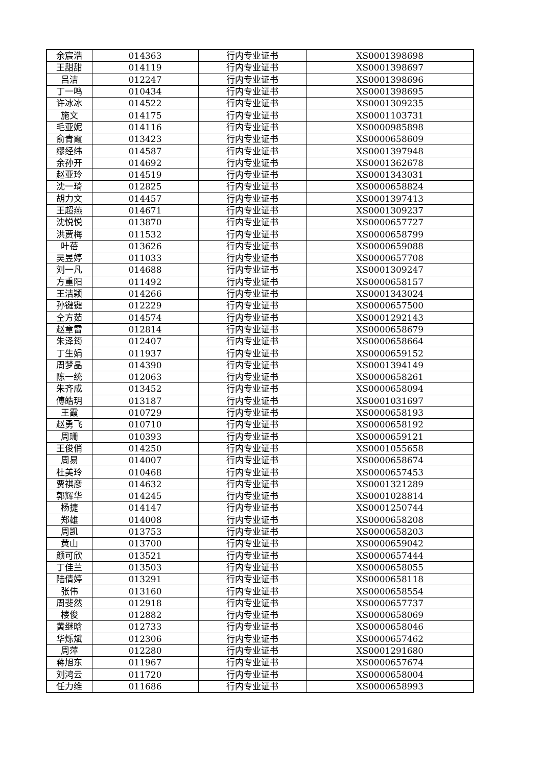| 余宸浩 | 014363 | 行内专业证书 | XS0001398698 |
| 王甜甜 | 014119 | 行内专业证书 | XS0001398697 |
| 吕洁 | 012247 | 行内专业证书 | XS0001398696 |
| 丁一鸣 | 010434 | 行内专业证书 | XS0001398695 |
| 许冰冰 | 014522 | 行内专业证书 | XS0001309235 |
| 施文 | 014175 | 行内专业证书 | XS0001103731 |
| 毛亚妮 | 014116 | 行内专业证书 | XS0000985898 |
| 俞青霞 | 013423 | 行内专业证书 | XS0000658609 |
| 缪经纬 | 014587 | 行内专业证书 | XS0001397948 |
| 余孙开 | 014692 | 行内专业证书 | XS0001362678 |
| 赵亚玲 | 014519 | 行内专业证书 | XS0001343031 |
| 沈一琦 | 012825 | 行内专业证书 | XS0000658824 |
| 胡力文 | 014457 | 行内专业证书 | XS0001397413 |
| 王超燕 | 014671 | 行内专业证书 | XS0001309237 |
| 沈悦悦 | 013870 | 行内专业证书 | XS0000657727 |
| 洪贾梅 | 011532 | 行内专业证书 | XS0000658799 |
| 叶蓓 | 013626 | 行内专业证书 | XS0000659088 |
| 吴昱婷 | 011033 | 行内专业证书 | XS0000657708 |
| 刘一凡 | 014688 | 行内专业证书 | XS0001309247 |
| 方重阳 | 011492 | 行内专业证书 | XS0000658157 |
| 王洁颖 | 014266 | 行内专业证书 | XS0001343024 |
| 孙键键 | 012229 | 行内专业证书 | XS0000657500 |
| 仝方茹 | 014574 | 行内专业证书 | XS0001292143 |
| 赵章雷 | 012814 | 行内专业证书 | XS0000658679 |
| 朱泽筠 | 012407 | 行内专业证书 | XS0000658664 |
| 丁生娟 | 011937 | 行内专业证书 | XS0000659152 |
| 周梦晶 | 014390 | 行内专业证书 | XS0001394149 |
| 陈一统 | 012063 | 行内专业证书 | XS0000658261 |
| 朱齐成 | 013452 | 行内专业证书 | XS0000658094 |
| 傅皓玥 | 013187 | 行内专业证书 | XS0001031697 |
| 王霞 | 010729 | 行内专业证书 | XS0000658193 |
| 赵勇飞 | 010710 | 行内专业证书 | XS0000658192 |
| 周珊 | 010393 | 行内专业证书 | XS0000659121 |
| 王俊俏 | 014250 | 行内专业证书 | XS0001055658 |
| 周易 | 014007 | 行内专业证书 | XS0000658674 |
| 杜美玲 | 010468 | 行内专业证书 | XS0000657453 |
| 贾祺彦 | 014632 | 行内专业证书 | XS0001321289 |
| 郭辉华 | 014245 | 行内专业证书 | XS0001028814 |
| 杨捷 | 014147 | 行内专业证书 | XS0001250744 |
| 郑雄 | 014008 | 行内专业证书 | XS0000658208 |
| 周凯 | 013753 | 行内专业证书 | XS0000658203 |
| 黄山 | 013700 | 行内专业证书 | XS0000659042 |
| 颜可欣 | 013521 | 行内专业证书 | XS0000657444 |
| 丁佳兰 | 013503 | 行内专业证书 | XS0000658055 |
| 陆倩婷 | 013291 | 行内专业证书 | XS0000658118 |
| 张伟 | 013160 | 行内专业证书 | XS0000658554 |
| 周斐然 | 012918 | 行内专业证书 | XS0000657737 |
| 楼俊 | 012882 | 行内专业证书 | XS0000658069 |
| 黄继晗 | 012733 | 行内专业证书 | XS0000658046 |
| 华烁斌 | 012306 | 行内专业证书 | XS0000657462 |
| 周萍 | 012280 | 行内专业证书 | XS0001291680 |
| 蒋旭东 | 011967 | 行内专业证书 | XS0000657674 |
| 刘鸿云 | 011720 | 行内专业证书 | XS0000658004 |
| 任力维 | 011686 | 行内专业证书 | XS0000658993 |